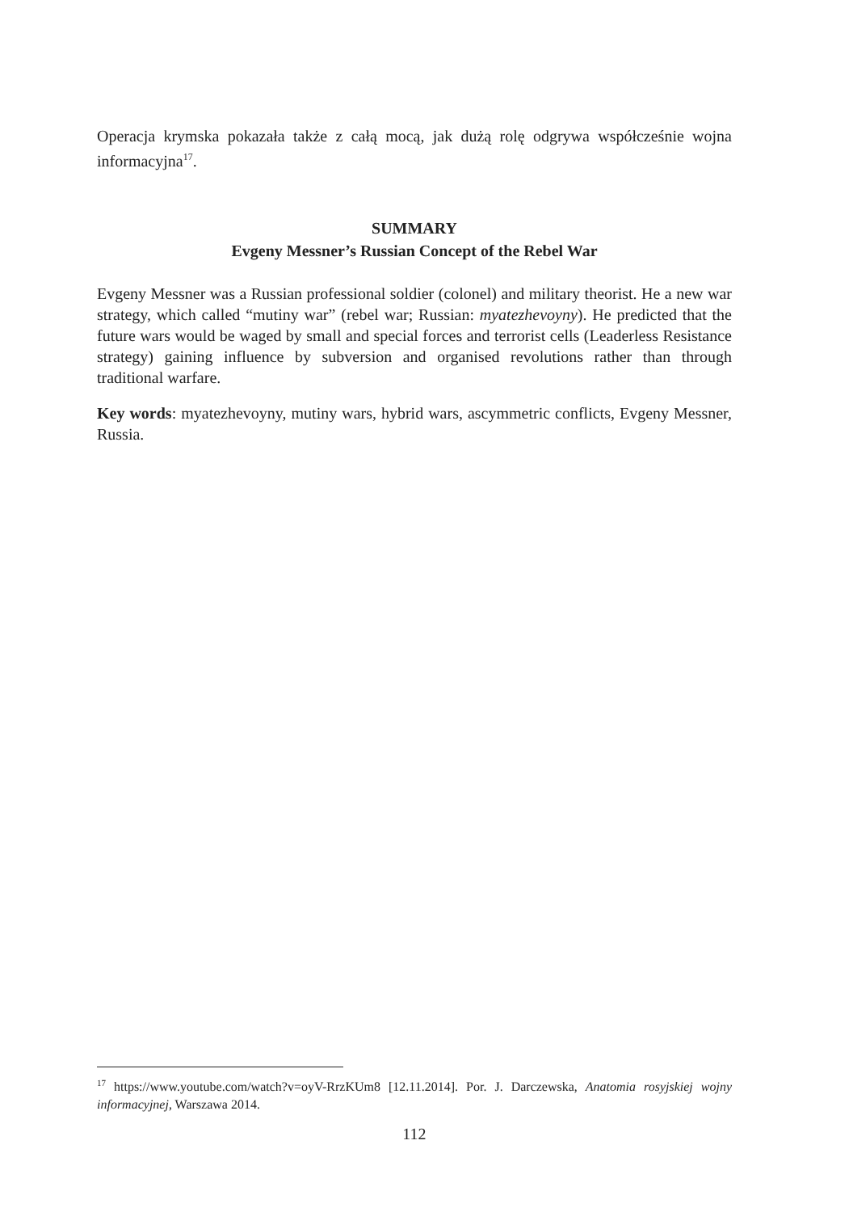Operacja krymska pokazała także z całą mocą, jak dużą rolę odgrywa współcześnie wojna informacyjna<sup>17</sup>.
SUMMARY
Evgeny Messner’s Russian Concept of the Rebel War
Evgeny Messner was a Russian professional soldier (colonel) and military theorist. He a new war strategy, which called “mutiny war” (rebel war; Russian: myatezhevoyny). He predicted that the future wars would be waged by small and special forces and terrorist cells (Leaderless Resistance strategy) gaining influence by subversion and organised revolutions rather than through traditional warfare.
Key words: myatezhevoyny, mutiny wars, hybrid wars, ascymmetric conflicts, Evgeny Messner, Russia.
<sup>17</sup> https://www.youtube.com/watch?v=oyV-RrzKUm8 [12.11.2014]. Por. J. Darczewska, Anatomia rosyjskiej wojny informacyjnej, Warszawa 2014.
112